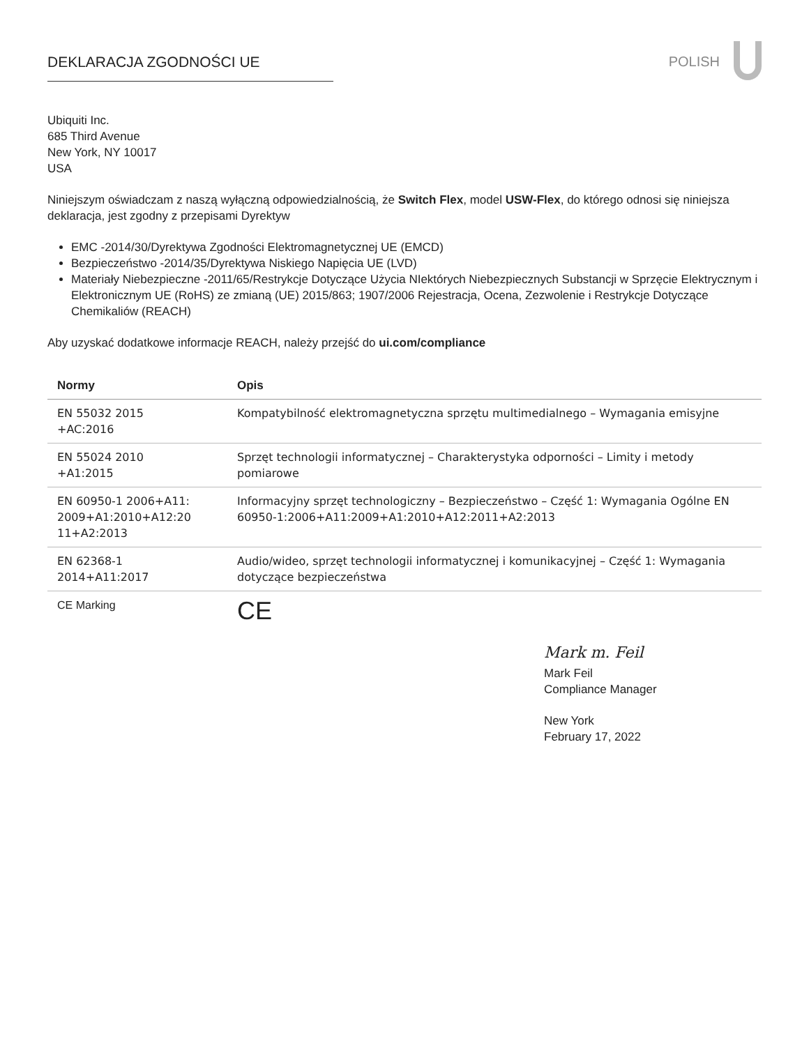DEKLARACJA ZGODNOŚCI UE POLISH
Ubiquiti Inc.
685 Third Avenue
New York, NY 10017
USA
Niniejszym oświadczam z naszą wyłączną odpowiedzialnością, że Switch Flex, model USW-Flex, do którego odnosi się niniejsza deklaracja, jest zgodny z przepisami Dyrektyw
EMC -2014/30/Dyrektywa Zgodności Elektromagnetycznej UE (EMCD)
Bezpieczeństwo -2014/35/Dyrektywa Niskiego Napięcia UE (LVD)
Materiały Niebezpieczne -2011/65/Restrykcje Dotyczące Użycia NIektórych Niebezpiecznych Substancji w Sprzęcie Elektrycznym i Elektronicznym UE (RoHS) ze zmianą (UE) 2015/863; 1907/2006 Rejestracja, Ocena, Zezwolenie i Restrykcje Dotyczące Chemikaliów (REACH)
Aby uzyskać dodatkowe informacje REACH, należy przejść do ui.com/compliance
| Normy | Opis |
| --- | --- |
| EN 55032 2015 +AC:2016 | Kompatybilność elektromagnetyczna sprzętu multimedialnego – Wymagania emisyjne |
| EN 55024 2010 +A1:2015 | Sprzęt technologii informatycznej – Charakterystyka odporności – Limity i metody pomiarowe |
| EN 60950-1 2006+A11: 2009+A1:2010+A12:20 11+A2:2013 | Informacyjny sprzęt technologiczny – Bezpieczeństwo – Część 1: Wymagania Ogólne EN 60950-1:2006+A11:2009+A1:2010+A12:2011+A2:2013 |
| EN 62368-1 2014+A11:2017 | Audio/wideo, sprzęt technologii informatycznej i komunikacyjnej – Część 1: Wymagania dotyczące bezpieczeństwa |
| CE Marking | CE |
Mark m. Feil
Mark Feil
Compliance Manager
New York
February 17, 2022